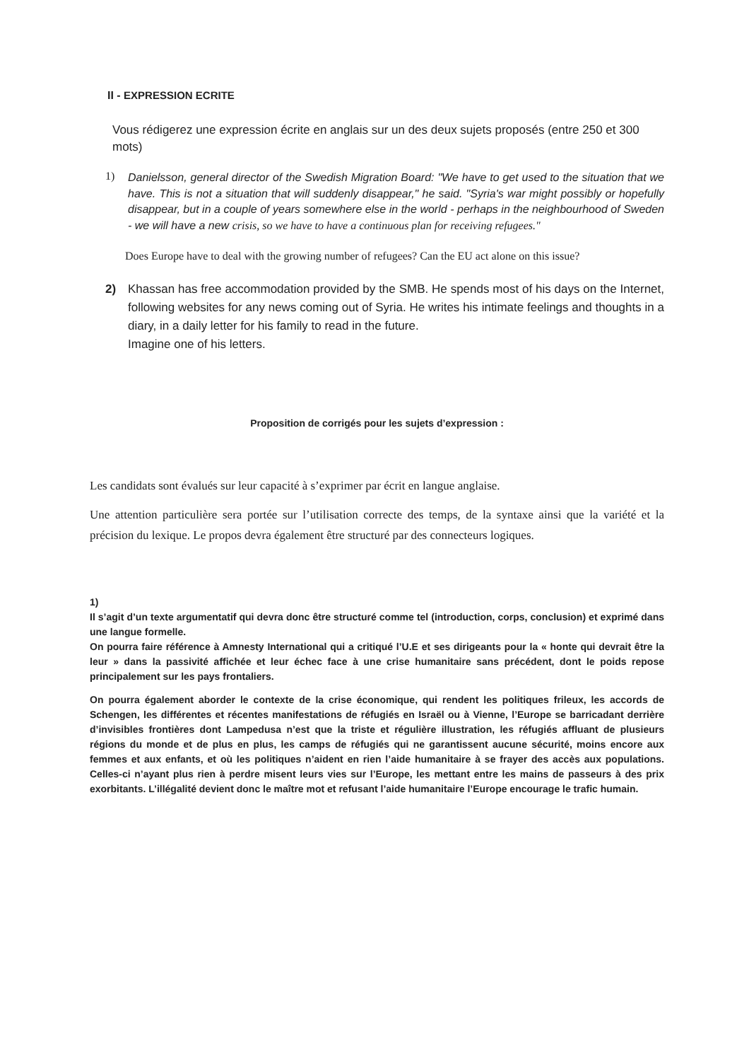II - EXPRESSION ECRITE
Vous rédigerez une expression écrite en anglais sur un des deux sujets proposés (entre 250 et 300 mots)
1)
Danielsson, general director of the Swedish Migration Board: "We have to get used to the situation that we have. This is not a situation that will suddenly disappear," he said. "Syria's war might possibly or hopefully disappear, but in a couple of years somewhere else in the world - perhaps in the neighbourhood of Sweden - we will have a new crisis, so we have to have a continuous plan for receiving refugees."
Does Europe have to deal with the growing number of refugees? Can the EU act alone on this issue?
2) Khassan has free accommodation provided by the SMB. He spends most of his days on the Internet, following websites for any news coming out of Syria. He writes his intimate feelings and thoughts in a diary, in a daily letter for his family to read in the future.
Imagine one of his letters.
Proposition de corrigés pour les sujets d’expression :
Les candidats sont évalués sur leur capacité à s’exprimer par écrit en langue anglaise.
Une attention particulière sera portée sur l’utilisation correcte des temps, de la syntaxe ainsi que la variété et la précision du lexique. Le propos devra également être structuré par des connecteurs logiques.
1)
Il s’agit d’un texte argumentatif qui devra donc être structuré comme tel (introduction, corps, conclusion) et exprimé dans une langue formelle.
On pourra faire référence à Amnesty International qui a critiqué l’U.E et ses dirigeants pour la « honte qui devrait être la leur » dans la passivité affichée et leur échec face à une crise humanitaire sans précédent, dont le poids repose principalement sur les pays frontaliers.
On pourra également aborder le contexte de la crise économique, qui rendent les politiques frileux, les accords de Schengen, les différentes et récentes manifestations de réfugiés en Israël ou à Vienne, l’Europe se barricadant derrière d’invisibles frontières dont Lampedusa n’est que la triste et régulière illustration, les réfugiés affluant de plusieurs régions du monde et de plus en plus, les camps de réfugiés qui ne garantissent aucune sécurité, moins encore aux femmes et aux enfants, et où les politiques n’aident en rien l’aide humanitaire à se frayer des accès aux populations. Celles-ci n’ayant plus rien à perdre misent leurs vies sur l’Europe, les mettant entre les mains de passeurs à des prix exorbitants. L’illégalité devient donc le maître mot et refusant l’aide humanitaire l’Europe encourage le trafic humain.